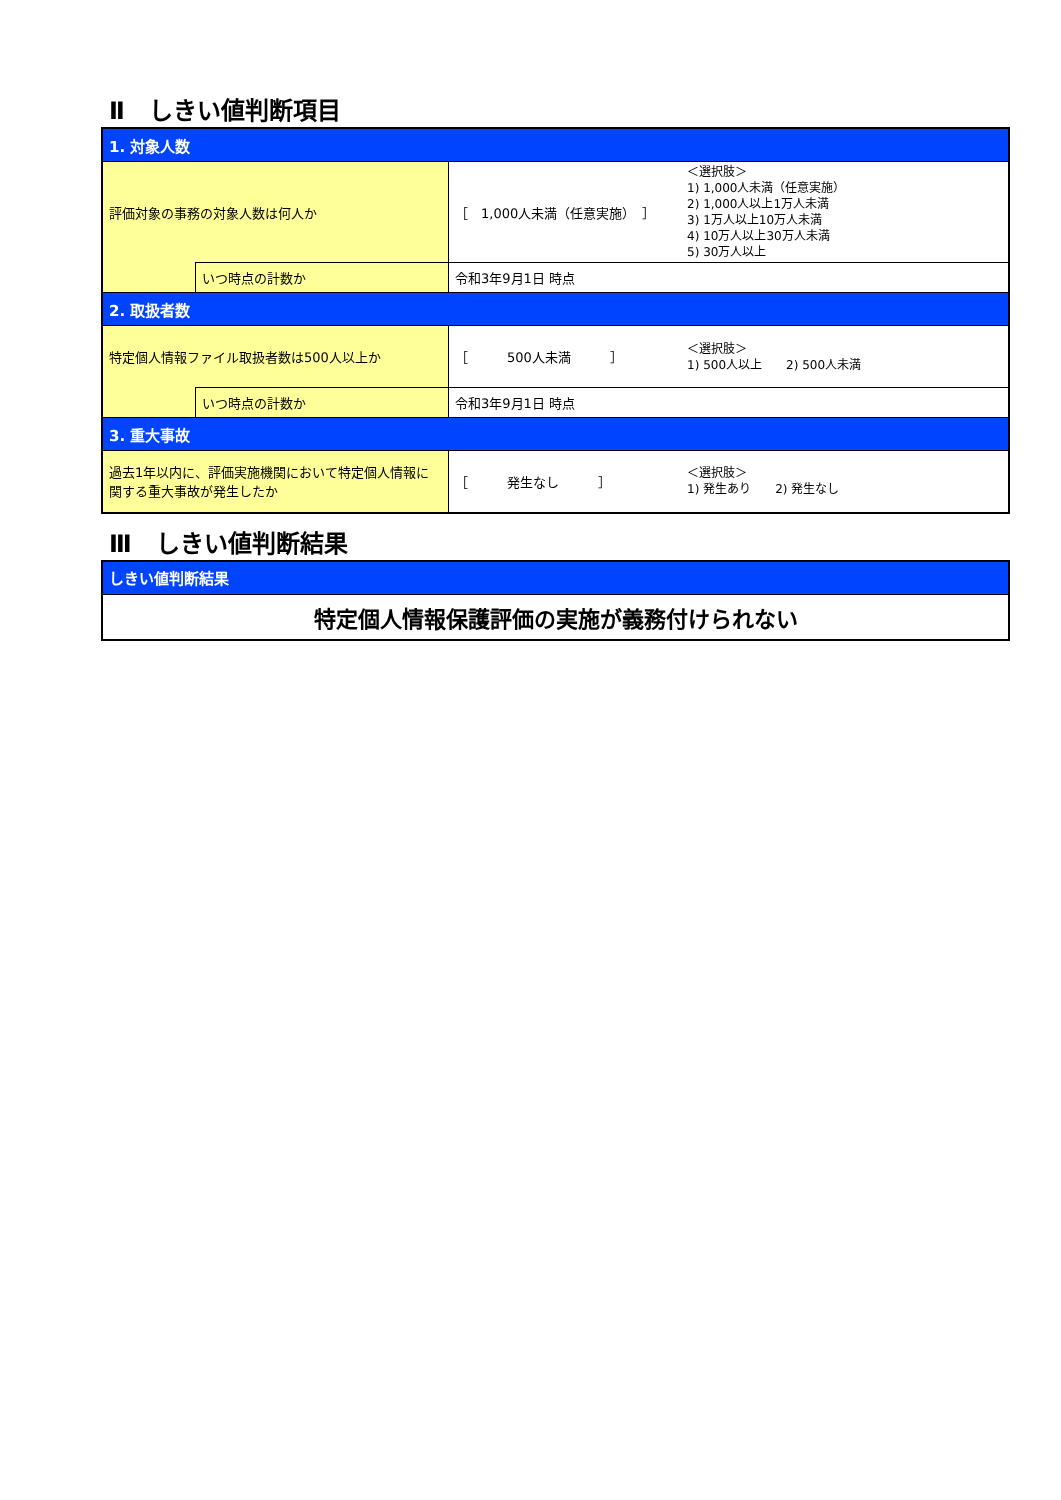Ⅱ　しきい値判断項目
| 1. 対象人数 | | | |
| 評価対象の事務の対象人数は何人か | | ［ 1,000人未満（任意実施） ］ | ＜選択肢＞ 1) 1,000人未満（任意実施） 2) 1,000人以上1万人未満 3) 1万人以上10万人未満 4) 10万人以上30万人未満 5) 30万人以上 |
| | いつ時点の計数か | 令和3年9月1日 時点 | |
| 2. 取扱者数 | | | |
| 特定個人情報ファイル取扱者数は500人以上か | | ［ 500人未満 ］ | ＜選択肢＞ 1) 500人以上 2) 500人未満 |
| | いつ時点の計数か | 令和3年9月1日 時点 | |
| 3. 重大事故 | | | |
| 過去1年以内に、評価実施機関において特定個人情報に関する重大事故が発生したか | | ［ 発生なし ］ | ＜選択肢＞ 1) 発生あり 2) 発生なし |
Ⅲ　しきい値判断結果
| しきい値判断結果 |
| 特定個人情報保護評価の実施が義務付けられない |